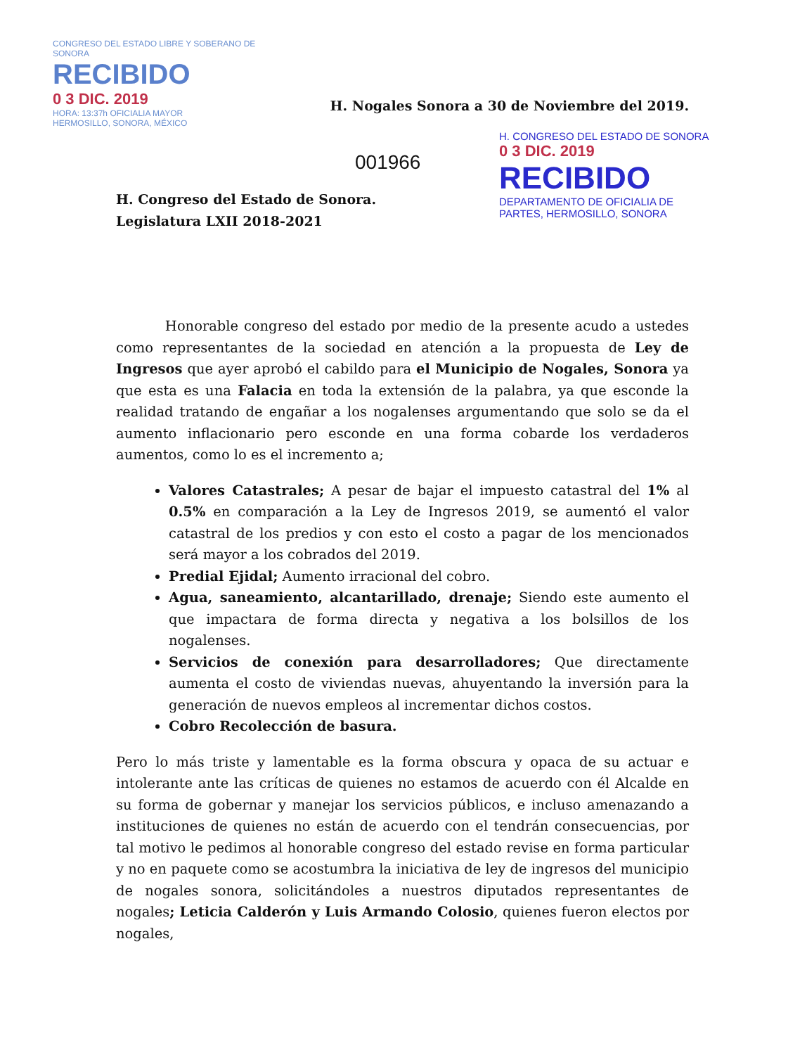CONGRESO DEL ESTADO LIBRE Y SOBERANO DE SONORA
RECIBIDO
0 3 DIC. 2019
HORA: 13:37h OFICIALIA MAYOR
HERMOSILLO, SONORA, MÉXICO
H. CONGRESO DEL ESTADO DE SONORA
0 3 DIC. 2019
RECIBIDO
DEPARTAMENTO DE OFICIALIA DE PARTES, HERMOSILLO, SONORA
H. Nogales Sonora a 30 de Noviembre del 2019.
001966
H. Congreso del Estado de Sonora.
Legislatura LXII 2018-2021
Honorable congreso del estado por medio de la presente acudo a ustedes como representantes de la sociedad en atención a la propuesta de Ley de Ingresos que ayer aprobó el cabildo para el Municipio de Nogales, Sonora ya que esta es una Falacia en toda la extensión de la palabra, ya que esconde la realidad tratando de engañar a los nogalenses argumentando que solo se da el aumento inflacionario pero esconde en una forma cobarde los verdaderos aumentos, como lo es el incremento a;
Valores Catastrales; A pesar de bajar el impuesto catastral del 1% al 0.5% en comparación a la Ley de Ingresos 2019, se aumentó el valor catastral de los predios y con esto el costo a pagar de los mencionados será mayor a los cobrados del 2019.
Predial Ejidal; Aumento irracional del cobro.
Agua, saneamiento, alcantarillado, drenaje; Siendo este aumento el que impactara de forma directa y negativa a los bolsillos de los nogalenses.
Servicios de conexión para desarrolladores; Que directamente aumenta el costo de viviendas nuevas, ahuyentando la inversión para la generación de nuevos empleos al incrementar dichos costos.
Cobro Recolección de basura.
Pero lo más triste y lamentable es la forma obscura y opaca de su actuar e intolerante ante las críticas de quienes no estamos de acuerdo con él Alcalde en su forma de gobernar y manejar los servicios públicos, e incluso amenazando a instituciones de quienes no están de acuerdo con el tendrán consecuencias, por tal motivo le pedimos al honorable congreso del estado revise en forma particular y no en paquete como se acostumbra la iniciativa de ley de ingresos del municipio de nogales sonora, solicitándoles a nuestros diputados representantes de nogales; Leticia Calderón y Luis Armando Colosio, quienes fueron electos por nogales,